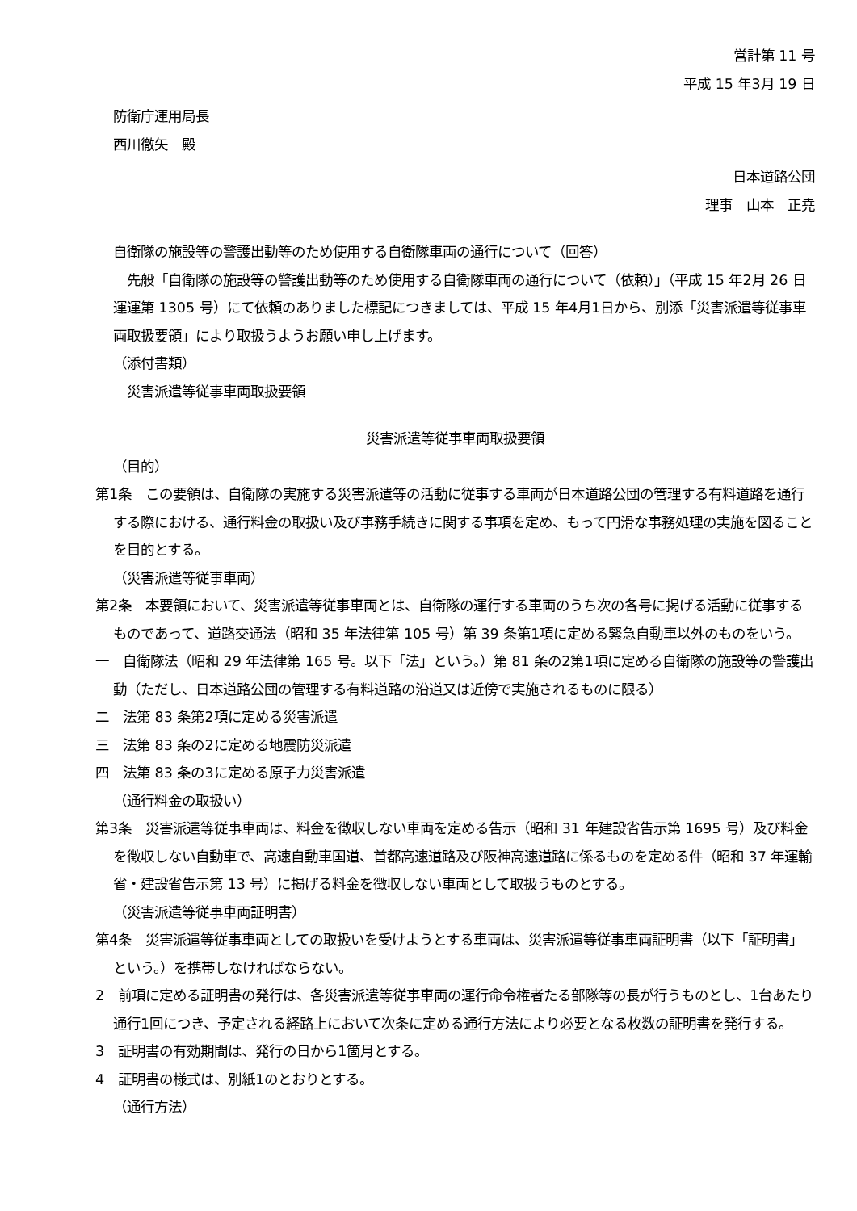営計第 11 号
平成 15 年3月 19 日
防衛庁運用局長
西川徹矢　殿
日本道路公団
理事　山本　正堯
自衛隊の施設等の警護出動等のため使用する自衛隊車両の通行について（回答）
　先般「自衛隊の施設等の警護出動等のため使用する自衛隊車両の通行について（依頼）」（平成 15 年2月 26 日運運第 1305 号）にて依頼のありました標記につきましては、平成 15 年4月1日から、別添「災害派遣等従事車両取扱要領」により取扱うようお願い申し上げます。
（添付書類）
　災害派遣等従事車両取扱要領
災害派遣等従事車両取扱要領
（目的）
第1条　この要領は、自衛隊の実施する災害派遣等の活動に従事する車両が日本道路公団の管理する有料道路を通行する際における、通行料金の取扱い及び事務手続きに関する事項を定め、もって円滑な事務処理の実施を図ることを目的とする。
（災害派遣等従事車両）
第2条　本要領において、災害派遣等従事車両とは、自衛隊の運行する車両のうち次の各号に掲げる活動に従事するものであって、道路交通法（昭和 35 年法律第 105 号）第 39 条第1項に定める緊急自動車以外のものをいう。
一　自衛隊法（昭和 29 年法律第 165 号。以下「法」という。）第 81 条の2第1項に定める自衛隊の施設等の警護出動（ただし、日本道路公団の管理する有料道路の沿道又は近傍で実施されるものに限る）
二　法第 83 条第2項に定める災害派遣
三　法第 83 条の2に定める地震防災派遣
四　法第 83 条の3に定める原子力災害派遣
（通行料金の取扱い）
第3条　災害派遣等従事車両は、料金を徴収しない車両を定める告示（昭和 31 年建設省告示第 1695 号）及び料金を徴収しない自動車で、高速自動車国道、首都高速道路及び阪神高速道路に係るものを定める件（昭和 37 年運輸省・建設省告示第 13 号）に掲げる料金を徴収しない車両として取扱うものとする。
（災害派遣等従事車両証明書）
第4条　災害派遣等従事車両としての取扱いを受けようとする車両は、災害派遣等従事車両証明書（以下「証明書」という。）を携帯しなければならない。
2　前項に定める証明書の発行は、各災害派遣等従事車両の運行命令権者たる部隊等の長が行うものとし、1台あたり通行1回につき、予定される経路上において次条に定める通行方法により必要となる枚数の証明書を発行する。
3　証明書の有効期間は、発行の日から1箇月とする。
4　証明書の様式は、別紙1のとおりとする。
（通行方法）